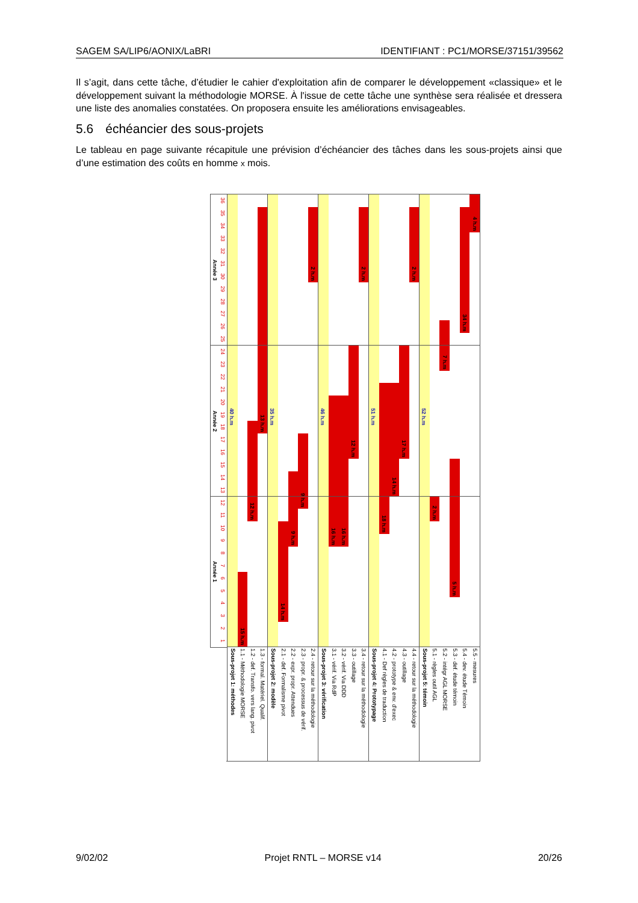SAGEM SA/LIP6/AONIX/LaBRI IDENTIFIANT : PC1/MORSE/37151/39562
Il s’agit, dans cette tâche, d’étudier le cahier d'exploitation afin de comparer le développement «classique» et le développement suivant la méthodologie MORSE. À l'issue de cette tâche une synthèse sera réalisée et dressera une liste des anomalies constatées. On proposera ensuite les améliorations envisageables.
5.6 échéancier des sous-projets
Le tableau en page suivante récapitule une prévision d’échéancier des tâches dans les sous-projets ainsi que d’une estimation des coûts en homme x mois.
Année 3
Année 2
Année 1
36
35
34
33
32
31
30
29
28
27
26
25
24
23
22
21
20
19
18
17
16
15
14
13
12
11
10
9
8
7
6
5
4
3
2
1
40 h.m
Sous-projet 1: méthodes
15 h.m
1.1 - Méthodologie MORSE
12 h.m
1.2 - def. Transfo. vers lang. pivot
13 h.m
1.3 - formal. Matériel. Qualif.
35 h.m
Sous-projet 2: modèle
14 h.m
2.1 - def. Formalisme pivot
9 h.m
2.2 - expr. propr. Attendues
9 h.m
2.3 - propr. & processus de vérif.
2 h.m
2.4 - retour sur la méthodologie
46 h.m
Sous-projet 3: vérification
16 h.m
3.1 - vérif. Via RdP
16 h.m
3.2 - vérif. Via DDD
12 h.m
3.3 - outillage
2 h.m
3.4 - retour sur la méthodologie
51 h.m
Sous-projet 4: Prototypage
18 h.m
4.1 - Def règles de traduction
14 h.m
4.2 - prototype & env. d'exec
17 h.m
4.3 - outillage
2 h.m
4.4 - retour sur la méthodologie
52 h.m
Sous-projet 5: témoin
2 h.m
5.1 - règles outil AGL
7 h.m
5.2 - intégr AGL MORSE
5 h.m
5.3 - def. étude témoin
34 h.m
5.4 - dev. étude Témoin
4 h.m
5.5 - mesures
9/02/02 Projet RNTL – MORSE v14 20/26